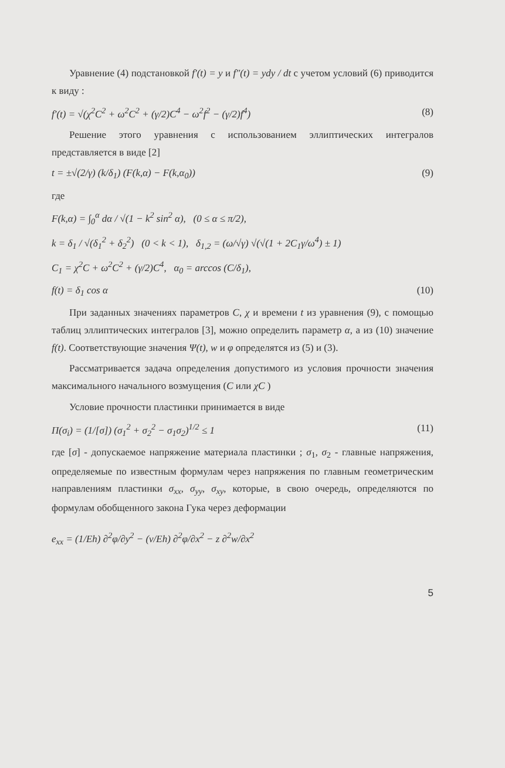Уравнение (4) подстановкой f′(t) = y и f″(t) = ydy / dt с учетом условий (6) приводится к виду :
f′(t) = √(χ<sup>2</sup>C<sup>2</sup> + ω<sup>2</sup>C<sup>2</sup> + (γ/2)C<sup>4</sup> − ω<sup>2</sup>f<sup>2</sup> − (γ/2)f<sup>4</sup>)
(8)
Решение этого уравнения с использованием эллиптических интегралов представляется в виде [2]
t = ±√(2/γ) (k/δ<sub>1</sub>) (F(k,α) − F(k,α<sub>0</sub>))
(9)
где
F(k,α) = ∫<sub>0</sub><sup>α</sup> dα / √(1 − k<sup>2</sup> sin<sup>2</sup> α), (0 ≤ α ≤ π/2),
k = δ<sub>1</sub> / √(δ<sub>1</sub><sup>2</sup> + δ<sub>2</sub><sup>2</sup>) (0 < k < 1), δ<sub>1,2</sub> = (ω/√γ) √(√(1 + 2C<sub>1</sub>γ/ω<sup>4</sup>) ± 1)
C<sub>1</sub> = χ<sup>2</sup>C + ω<sup>2</sup>C<sup>2</sup> + (γ/2)C<sup>4</sup>, α<sub>0</sub> = arccos (C/δ<sub>1</sub>),
f(t) = δ<sub>1</sub> cos α (10)
При заданных значениях параметров C, χ и времени t из уравнения (9), с помощью таблиц эллиптических интегралов [3], можно определить параметр α, а из (10) значение f(t). Соответствующие значения Ψ(t), w и φ определятся из (5) и (3).
Рассматривается задача определения допустимого из условия прочности значения максимального начального возмущения (C или χC )
Условие прочности пластинки принимается в виде
Π(σ<sub>i</sub>) = (1/[σ]) (σ<sub>1</sub><sup>2</sup> + σ<sub>2</sub><sup>2</sup> − σ<sub>1</sub>σ<sub>2</sub>)<sup>1/2</sup> ≤ 1
(11)
где [σ] - допускаемое напряжение материала пластинки ; σ<sub>1</sub>, σ<sub>2</sub> - главные напряжения, определяемые по известным формулам через напряжения по главным геометрическим направлениям пластинки σ<sub>xx</sub>, σ<sub>yy</sub>, σ<sub>xy</sub>, которые, в свою очередь, определяются по формулам обобщенного закона Гука через деформации
e<sub>xx</sub> = (1/Eh) ∂<sup>2</sup>φ/∂y<sup>2</sup> − (ν/Eh) ∂<sup>2</sup>φ/∂x<sup>2</sup> − z ∂<sup>2</sup>w/∂x<sup>2</sup>
5